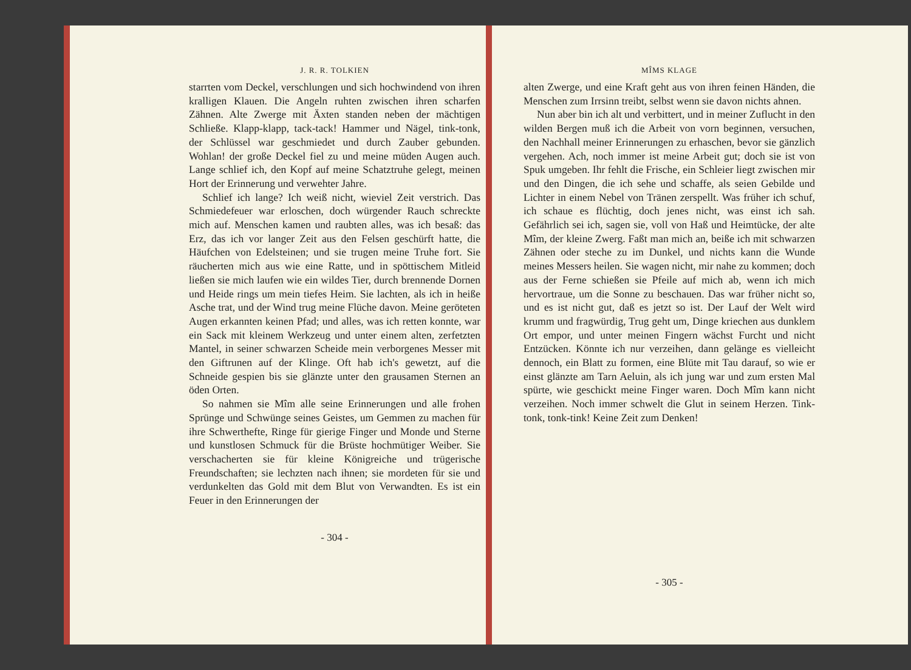J. R. R. TOLKIEN
starrten vom Deckel, verschlungen und sich hochwindend von ihren kralligen Klauen. Die Angeln ruhten zwischen ihren scharfen Zähnen. Alte Zwerge mit Äxten standen neben der mächtigen Schließe. Klapp-klapp, tack-tack! Hammer und Nägel, tink-tonk, der Schlüssel war geschmiedet und durch Zauber gebunden. Wohlan! der große Deckel fiel zu und meine müden Augen auch. Lange schlief ich, den Kopf auf meine Schatztruhe gelegt, meinen Hort der Erinnerung und verwehter Jahre.
Schlief ich lange? Ich weiß nicht, wieviel Zeit verstrich. Das Schmiedefeuer war erloschen, doch würgender Rauch schreckte mich auf. Menschen kamen und raubten alles, was ich besaß: das Erz, das ich vor langer Zeit aus den Felsen geschürft hatte, die Häufchen von Edelsteinen; und sie trugen meine Truhe fort. Sie räucherten mich aus wie eine Ratte, und in spöttischem Mitleid ließen sie mich laufen wie ein wildes Tier, durch brennende Dornen und Heide rings um mein tiefes Heim. Sie lachten, als ich in heiße Asche trat, und der Wind trug meine Flüche davon. Meine geröteten Augen erkannten keinen Pfad; und alles, was ich retten konnte, war ein Sack mit kleinem Werkzeug und unter einem alten, zerfetzten Mantel, in seiner schwarzen Scheide mein verborgenes Messer mit den Giftrunen auf der Klinge. Oft hab ich's gewetzt, auf die Schneide gespien bis sie glänzte unter den grausamen Sternen an öden Orten.
So nahmen sie Mîm alle seine Erinnerungen und alle frohen Sprünge und Schwünge seines Geistes, um Gemmen zu machen für ihre Schwerthefte, Ringe für gierige Finger und Monde und Sterne und kunstlosen Schmuck für die Brüste hochmütiger Weiber. Sie verschacherten sie für kleine Königreiche und trügerische Freundschaften; sie lechzten nach ihnen; sie mordeten für sie und verdunkelten das Gold mit dem Blut von Verwandten. Es ist ein Feuer in den Erinnerungen der
- 304 -
MÎMS KLAGE
alten Zwerge, und eine Kraft geht aus von ihren feinen Händen, die Menschen zum Irrsinn treibt, selbst wenn sie davon nichts ahnen.
Nun aber bin ich alt und verbittert, und in meiner Zuflucht in den wilden Bergen muß ich die Arbeit von vorn beginnen, versuchen, den Nachhall meiner Erinnerungen zu erhaschen, bevor sie gänzlich vergehen. Ach, noch immer ist meine Arbeit gut; doch sie ist von Spuk umgeben. Ihr fehlt die Frische, ein Schleier liegt zwischen mir und den Dingen, die ich sehe und schaffe, als seien Gebilde und Lichter in einem Nebel von Tränen zerspellt. Was früher ich schuf, ich schaue es flüchtig, doch jenes nicht, was einst ich sah. Gefährlich sei ich, sagen sie, voll von Haß und Heimtücke, der alte Mîm, der kleine Zwerg. Faßt man mich an, beiße ich mit schwarzen Zähnen oder steche zu im Dunkel, und nichts kann die Wunde meines Messers heilen. Sie wagen nicht, mir nahe zu kommen; doch aus der Ferne schießen sie Pfeile auf mich ab, wenn ich mich hervortraue, um die Sonne zu beschauen. Das war früher nicht so, und es ist nicht gut, daß es jetzt so ist. Der Lauf der Welt wird krumm und fragwürdig, Trug geht um, Dinge kriechen aus dunklem Ort empor, und unter meinen Fingern wächst Furcht und nicht Entzücken. Könnte ich nur verzeihen, dann gelänge es vielleicht dennoch, ein Blatt zu formen, eine Blüte mit Tau darauf, so wie er einst glänzte am Tarn Aeluin, als ich jung war und zum ersten Mal spürte, wie geschickt meine Finger waren. Doch Mîm kann nicht verzeihen. Noch immer schwelt die Glut in seinem Herzen. Tink-tonk, tonk-tink! Keine Zeit zum Denken!
- 305 -